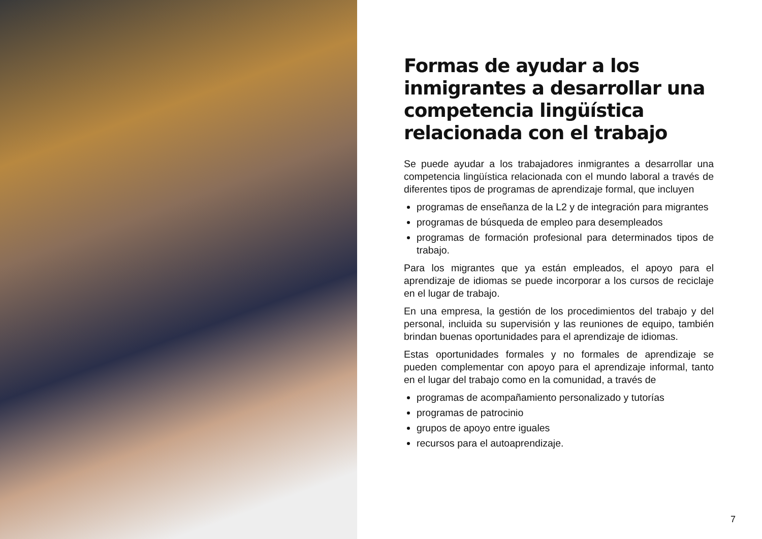Formas de ayudar a los inmigrantes a desarrollar una competencia lingüística relacionada con el trabajo
Se puede ayudar a los trabajadores inmigrantes a desarrollar una competencia lingüística relacionada con el mundo laboral a través de diferentes tipos de programas de aprendizaje formal, que incluyen
programas de enseñanza de la L2 y de integración para migrantes
programas de búsqueda de empleo para desempleados
programas de formación profesional para determinados tipos de trabajo.
Para los migrantes que ya están empleados, el apoyo para el aprendizaje de idiomas se puede incorporar a los cursos de reciclaje en el lugar de trabajo.
En una empresa, la gestión de los procedimientos del trabajo y del personal, incluida su supervisión y las reuniones de equipo, también brindan buenas oportunidades para el aprendizaje de idiomas.
Estas oportunidades formales y no formales de aprendizaje se pueden complementar con apoyo para el aprendizaje informal, tanto en el lugar del trabajo como en la comunidad, a través de
programas de acompañamiento personalizado y tutorías
programas de patrocinio
grupos de apoyo entre iguales
recursos para el autoaprendizaje.
7